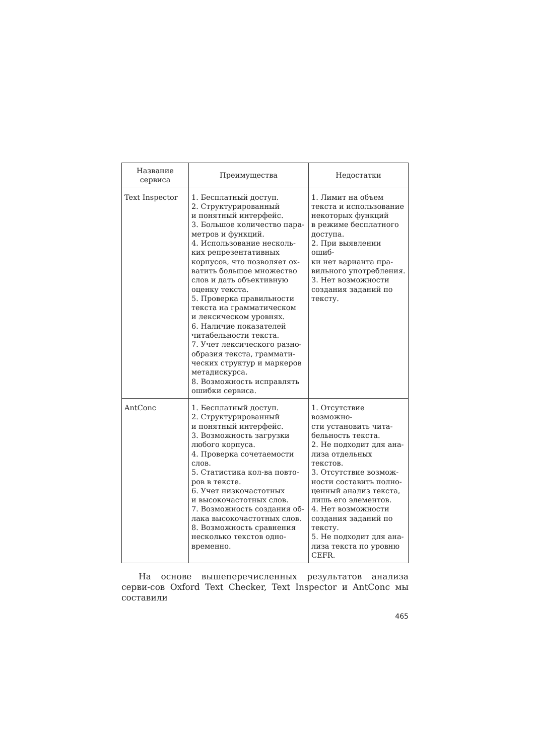| Название сервиса | Преимущества | Недостатки |
| --- | --- | --- |
| Text Inspector | 1. Бесплатный доступ. 2. Структурированный и понятный интерфейс. 3. Большое количество пара- метров и функций. 4. Использование несколь- ких репрезентативных корпусов, что позволяет ох- ватить большое множество слов и дать объективную оценку текста. 5. Проверка правильности текста на грамматическом и лексическом уровнях. 6. Наличие показателей читабельности текста. 7. Учет лексического разно- образия текста, граммати- ческих структур и маркеров метадискурса. 8. Возможность исправлять ошибки сервиса. | 1. Лимит на объем текста и использование некоторых функций в режиме бесплатного доступа. 2. При выявлении ошиб- ки нет варианта пра- вильного употребления. 3. Нет возможности создания заданий по тексту. |
| AntConc | 1. Бесплатный доступ. 2. Структурированный и понятный интерфейс. 3. Возможность загрузки любого корпуса. 4. Проверка сочетаемости слов. 5. Статистика кол-ва повто- ров в тексте. 6. Учет низкочастотных и высокочастотных слов. 7. Возможность создания об- лака высокочастотных слов. 8. Возможность сравнения несколько текстов одно- временно. | 1. Отсутствие возможно- сти установить чита- бельность текста. 2. Не подходит для ана- лиза отдельных текстов. 3. Отсутствие возмож- ности составить полно- ценный анализ текста, лишь его элементов. 4. Нет возможности создания заданий по тексту. 5. Не подходит для ана- лиза текста по уровню CEFR. |
На основе вышеперечисленных результатов анализа серви-сов Oxford Text Checker, Text Inspector и AntConc мы составили
465